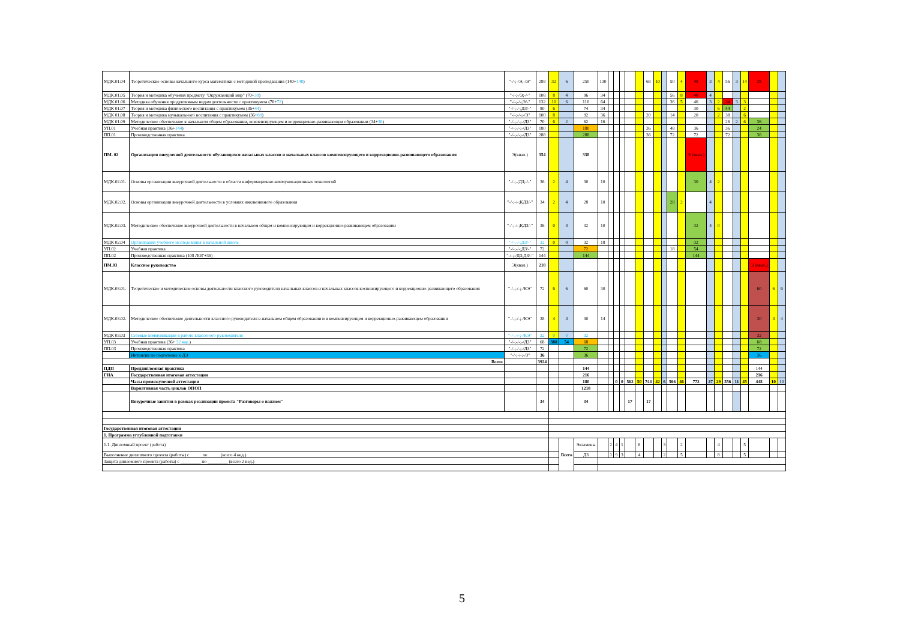| МДК.01.04 | Теоретические основы начального курса математики с методикой преподавания (140+ 148 ) | "-/-;-/Э;-/Э" | 288 | 32 | 6 | 250 | 130 | | | | | | 68 | 10 | | 50 | 4 | 48 | 3 | 4 | 56 | 3 | 14 | 28 | | |
| МДК.01.05 | Теория и методика обучения предмету "Окружающий мир" (70+ 38 ) | "-/-;-/Э;-/-" | 108 | 8 | 4 | 96 | 34 | | | | | | | | | 56 | 8 | 40 | 4 | | | | | | | |
| МДК.01.06 | Методика обучения продуктивным видам деятельности с практикумом (76+ 72 ) | "-/-;-/-;Э/-" | 132 | 10 | 6 | 116 | 64 | | | | | | | | | 36 | 5 | 46 | 3 | 2 | 34 | 3 | 3 | | | |
| МДК 01.07 | Теория и методика физического воспитания с практикумом (36+ 44 ) | "-/-;-/-;ДЗ/-" | 80 | 6 | | 74 | 34 | | | | | | | | | | | 30 | | 6 | 44 | | 2 | | | |
| МДК 01.08 | Теория и методика музыкального воспитания с практикумом (36+ 80 ) | "-/-;-/-;-/Э" | 100 | 8 | | 92 | 36 | | | | | | 20 | | | 14 | | 20 | | 2 | 38 | | 6 | | | |
| МДК 01.09 | Методическое обеспечение в начальном общем образовании, компенсирующем и коррекционно-развивающем образовании (34+ 36 ) | "-/-;-/-;-/ДЗ" | 70 | 6 | 2 | 62 | 16 | | | | | | | | | | | | | | 26 | 2 | 6 | 36 | | |
| УП.01 | Учебная практика (36+ 144 ) | "-/-;-/-;-/ДЗ" | 180 | | | 180 | | | | | | | 36 | | | 48 | | 36 | | | 36 | | | 24 | | |
| ПП.01 | Производственная практика | "-/-;-/-;-/ДЗ" | 288 | | | 288 | | | | | | | 36 | | | 72 | | 72 | | | 72 | | | 36 | | |
| ПМ. 02 | Организация внеурочной деятельности обучающихся начальных классов и начальных классов компенсирующего и коррекционно-развивающего образования | Э(квал.) | 354 | | | 338 | | | | | | | | | | | | Э (квал.) | | | | | | | | |
| МДК.02.01. | Основы организации внеурочной деятельности в области информационно-коммуникационных технологий | "-/-;-/ДЗ;-/-" | 36 | 2 | 4 | 30 | 10 | | | | | | | | | | | 30 | 4 | 2 | | | | | | |
| МДК.02.02. | Основы организации внеурочной деятельности в условиях инклюзивного образования | "-/-;-/-;КДЗ/-" | 34 | 2 | 4 | 28 | 10 | | | | | | | | | 28 | 2 | | 4 | | | | | | | |
| МДК.02.03. | Методическое обеспечение внеурочной деятельности в начальном общем и компенсирующем и коррекционно-развивающем образовании | "-/-;-/-;КДЗ/-" | 36 | 0 | 4 | 32 | 10 | | | | | | | | | | | 32 | 4 | 0 | | | | | | |
| МДК 02.04 | Организация учебного исследования в начальной школе | "-/-;-/-;ДЗ/-" | 32 | 0 | 0 | 32 | 18 | | | | | | | | | | | 32 | | | | | | | | |
| УП.02 | Учебная практика | "-/-;-/-;ДЗ/-" | 72 | | | 72 | | | | | | | | | | 18 | | 54 | | | | | | | | |
| ПП.02 | Производственная практика (108 ЛОГ+36) | "-/-;-/ДЗ;ДЗ/-" | 144 | | | 144 | | | | | | | | | | | | 144 | | | | | | | | |
| ПМ.03 | Классное руководство | Э(квал.) | 218 | | | | | | | | | | | | | | | | | | | | | Э (квал.) | | |
| МДК.03.01. | Теоретические и методические основы деятельности классного руководителя начальных классов и начальных классов коспенсирующего и коррекционно-развивающего образования | "-/-;-/-;-/КЭ" | 72 | 6 | 6 | 60 | 30 | | | | | | | | | | | | | | | | | 60 | 6 | 6 |
| МДК.03.02. | Методическое обеспечение деятельности классного руководителя в начальном общем образовании и в компенсирующем и коррекционно-развивающем образовании | "-/-;-/-;-/КЭ" | 38 | 4 | 4 | 30 | 14 | | | | | | | | | | | | | | | | | 30 | 4 | 4 |
| МДК 03.03 | Сетевые коммуникации в работе классоного руководителя | "-/-;-/-;-/КЭ" | 32 | 0 | 0 | 32 | | | | | | | | | | | | | | | | | | 32 | | |
| УП.03 | Учебная практика (36+ 32 вар. ) | "-/-;-/-;-/ДЗ" | 68 | 388 | 54 | 68 | | | | | | | | | | | | | | | | | | 68 | | |
| ПП.03 | Производственная практика | "-/-;-/-;-/ДЗ" | 72 | | | 72 | | | | | | | | | | | | | | | | | | 72 | | |
| | Интенсив по подготовке к ДЭ | "-/-;-/-;-/З" | 36 | | | 36 | | | | | | | | | | | | | | | | | | 36 | | |
| Всего | | | 3924 | | | | | | | | | | | | | | | | | | | | | | | |
| ПДП | Преддипломная практика | | | | | 144 | | | | | | | | | | | | | | | | | | 144 | | |
| ГИА | Государственная итоговая аттестация | | | | | 216 | | | | | | | | | | | | | | | | | | 216 | | |
| | Часы промежуточной аттестации | | | | | 180 | | | 0 | 0 | 562 | 50 | 744 | 42 | 6 | 566 | 46 | 772 | 27 | 29 | 556 | 11 | 45 | 448 | 10 | 10 |
| | Вариативная часть циклов ОПОП | | | | | 1210 | | | | | | | | | | | | | | | | | | | | |
| | Внеурочные занятия в рамках реализации проекта "Разговоры о важном" | | 34 | | | 34 | | | | | 17 | | 17 | | | | | | | | | | | | | |
| Государственная итоговая аттестация | | | | | | | | | | | | | | | | | | | | | | | | | | |
| 1. Программа углубленной подготовки | | | | | | | | | | | | | | | | | | | | | | | | | | |
| 1.1. Дипломный проект (работа) | | | | | Всего | Экзамены | | 2 | 4 | 1 | | 6 | | | 3 | | 2 | | | 4 | | | 5 | | | |
| Выполнение дипломного проекта (работы) с по (всего 4 нед.) | | | | | | ДЗ | | 1 | 9 | 3 | | 4 | | | 2 | | 5 | | | 8 | | | 5 | | | |
| Защита дипломного проекта (работы) с _________ по _________ (всего 2 нед.) | | | | | | | | | | | | | | | | | | | | | | | | | | |
5